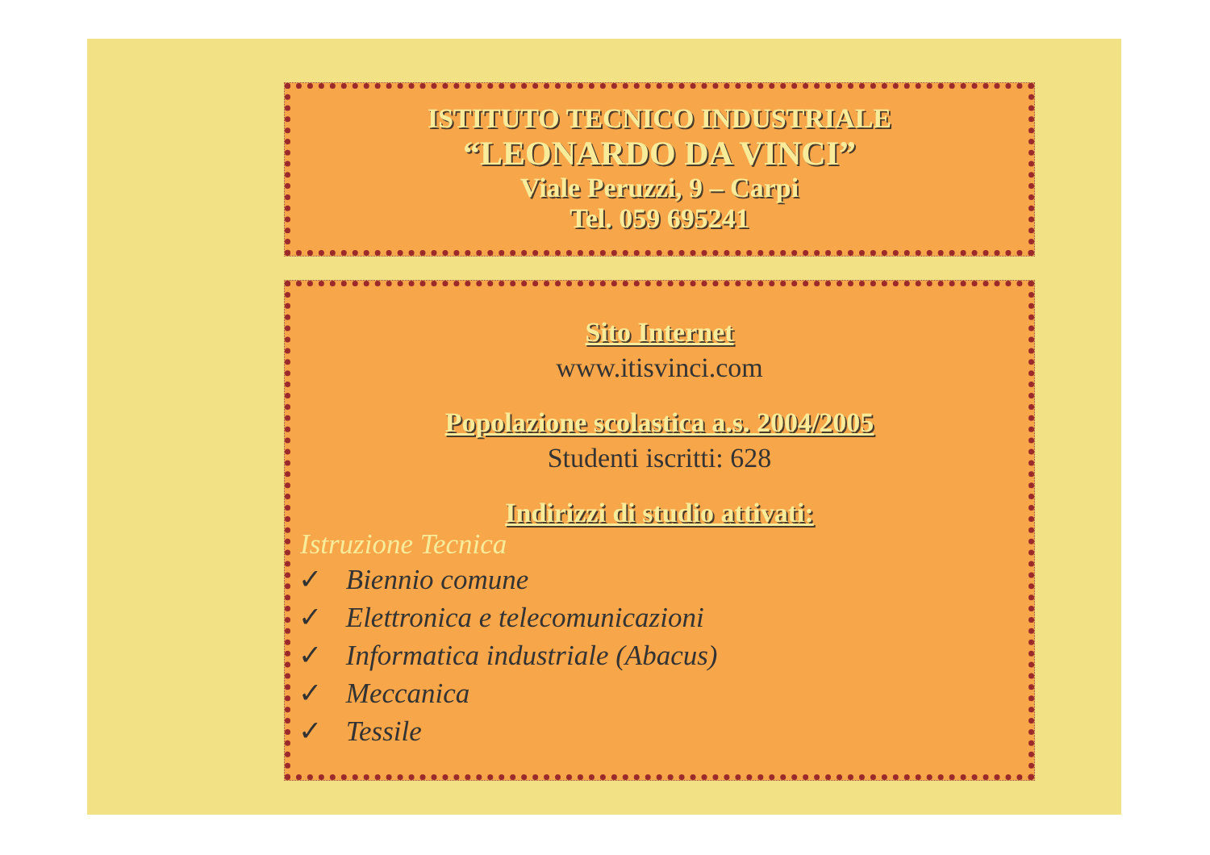ISTITUTO TECNICO INDUSTRIALE
“LEONARDO DA VINCI”
Viale Peruzzi, 9 – Carpi
Tel. 059 695241
Sito Internet
www.itisvinci.com
Popolazione scolastica a.s. 2004/2005
Studenti iscritti: 628
Indirizzi di studio attivati:
Istruzione Tecnica
✓ Biennio comune
✓ Elettronica e telecomunicazioni
✓ Informatica industriale (Abacus)
✓ Meccanica
✓ Tessile